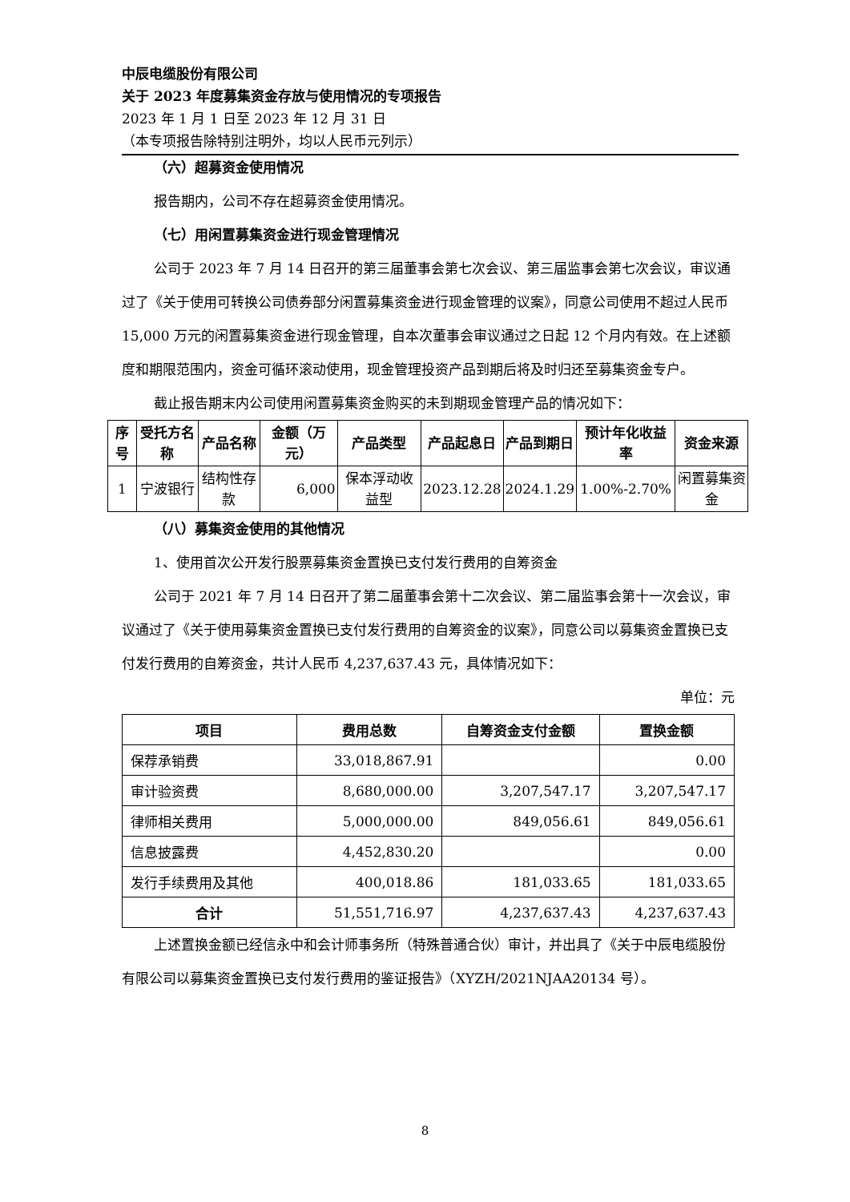中辰电缆股份有限公司
关于 2023 年度募集资金存放与使用情况的专项报告
2023 年 1 月 1 日至 2023 年 12 月 31 日
（本专项报告除特别注明外，均以人民币元列示）
（六）超募资金使用情况
报告期内，公司不存在超募资金使用情况。
（七）用闲置募集资金进行现金管理情况
公司于 2023 年 7 月 14 日召开的第三届董事会第七次会议、第三届监事会第七次会议，审议通过了《关于使用可转换公司债券部分闲置募集资金进行现金管理的议案》，同意公司使用不超过人民币 15,000 万元的闲置募集资金进行现金管理，自本次董事会审议通过之日起 12 个月内有效。在上述额度和期限范围内，资金可循环滚动使用，现金管理投资产品到期后将及时归还至募集资金专户。
截止报告期末内公司使用闲置募集资金购买的未到期现金管理产品的情况如下：
| 序号 | 受托方名称 | 产品名称 | 金额（万元） | 产品类型 | 产品起息日 | 产品到期日 | 预计年化收益率 | 资金来源 |
| --- | --- | --- | --- | --- | --- | --- | --- | --- |
| 1 | 宁波银行 | 结构性存款 | 6,000 | 保本浮动收益型 | 2023.12.28 | 2024.1.29 | 1.00%-2.70% | 闲置募集资金 |
（八）募集资金使用的其他情况
1、使用首次公开发行股票募集资金置换已支付发行费用的自筹资金
公司于 2021 年 7 月 14 日召开了第二届董事会第十二次会议、第二届监事会第十一次会议，审议通过了《关于使用募集资金置换已支付发行费用的自筹资金的议案》，同意公司以募集资金置换已支付发行费用的自筹资金，共计人民币 4,237,637.43 元，具体情况如下：
单位：元
| 项目 | 费用总数 | 自筹资金支付金额 | 置换金额 |
| --- | --- | --- | --- |
| 保荐承销费 | 33,018,867.91 | | 0.00 |
| 审计验资费 | 8,680,000.00 | 3,207,547.17 | 3,207,547.17 |
| 律师相关费用 | 5,000,000.00 | 849,056.61 | 849,056.61 |
| 信息披露费 | 4,452,830.20 | | 0.00 |
| 发行手续费用及其他 | 400,018.86 | 181,033.65 | 181,033.65 |
| 合计 | 51,551,716.97 | 4,237,637.43 | 4,237,637.43 |
上述置换金额已经信永中和会计师事务所（特殊普通合伙）审计，并出具了《关于中辰电缆股份有限公司以募集资金置换已支付发行费用的鉴证报告》（XYZH/2021NJAA20134 号）。
8